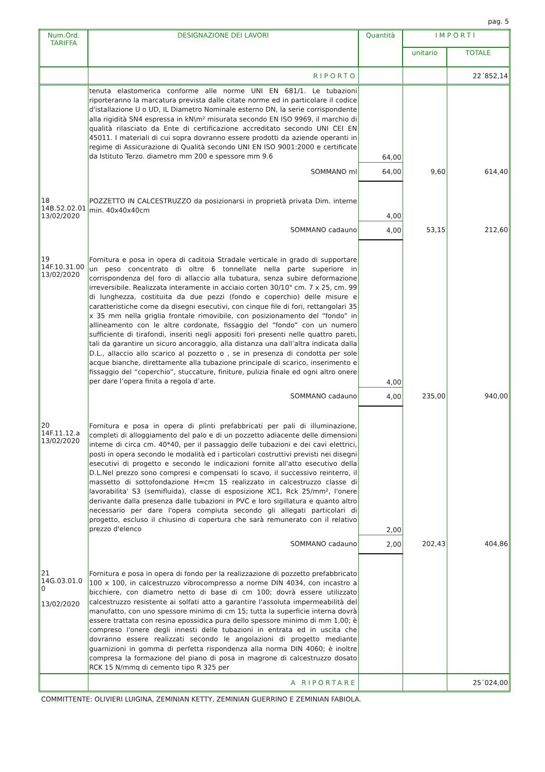pag. 5
| Num.Ord. TARIFFA | DESIGNAZIONE DEI LAVORI | Quantità | IMPORTI | |
| --- | --- | --- | --- | --- |
| | | | unitario | TOTALE |
| | RIPORTO | | | 22´852,14 |
| | tenuta elastomerica conforme alle norme UNI EN 681/1. Le tubazioni riporteranno la marcatura prevista dalle citate norme ed in particolare il codice d'istallazione U o UD, IL Diametro Nominale esterno DN, la serie corrispondente alla rigidità SN4 espressa in kN\m² misurata secondo EN ISO 9969, il marchio di qualità rilasciato da Ente di certificazione accreditato secondo UNI CEI EN 45011. I materiali di cui sopra dovranno essere prodotti da aziende operanti in regime di Assicurazione di Qualità secondo UNI EN ISO 9001:2000 e certificate da Istituto Terzo. diametro mm 200 e spessore mm 9.6 | 64,00 | | |
| | SOMMANO ml | 64,00 | 9,60 | 614,40 |
| 18 14B.52.02.01 13/02/2020 | POZZETTO IN CALCESTRUZZO da posizionarsi in proprietà privata Dim. interne min. 40x40x40cm | 4,00 | | |
| | SOMMANO cadauno | 4,00 | 53,15 | 212,60 |
| 19 14F.10.31.00 13/02/2020 | Fornitura e posa in opera di caditoia Stradale verticale in grado di supportare un peso concentrato di oltre 6 tonnellate nella parte superiore in corrispondenza del foro di allaccio alla tubatura, senza subire deformazione irreversibile. Realizzata interamente in acciaio corten 30/10" cm. 7 x 25, cm. 99 di lunghezza, costituita da due pezzi (fondo e coperchio) delle misure e caratteristiche come da disegni esecutivi, con cinque file di fori, rettangolari 35 x 35 mm nella griglia frontale rimovibile, con posizionamento del “fondo” in allineamento con le altre cordonate, fissaggio del “fondo” con un numero sufficiente di tirafondi, inseriti negli appositi fori presenti nelle quattro pareti, tali da garantire un sicuro ancoraggio, alla distanza una dall’altra indicata dalla D.L., allaccio allo scarico al pozzetto o , se in presenza di condotta per sole acque bianche, direttamente alla tubazione principale di scarico, inserimento e fissaggio del “coperchio”, stuccature, finiture, pulizia finale ed ogni altro onere per dare l’opera finita a regola d’arte. | 4,00 | | |
| | SOMMANO cadauno | 4,00 | 235,00 | 940,00 |
| 20 14F.11.12.a 13/02/2020 | Fornitura e posa in opera di plinti prefabbricati per pali di illuminazione, completi di alloggiamento del palo e di un pozzetto adiacente delle dimensioni interne di circa cm. 40*40, per il passaggio delle tubazioni e dei cavi elettrici, posti in opera secondo le modalità ed i particolari costruttivi previsti nei disegni esecutivi di progetto e secondo le indicazioni fornite all'atto esecutivo della D.L.Nel prezzo sono compresi e compensati lo scavo, il successivo reinterro, il massetto di sottofondazione H=cm 15 realizzato in calcestruzzo classe di lavorabilita' S3 (semifluida), classe di esposizione XC1, Rck 25/mm², l'onere derivante dalla presenza dalle tubazioni in PVC e loro sigillatura e quanto altro necessario per dare l'opera compiuta secondo gli allegati particolari di progetto, escluso il chiusino di copertura che sarà remunerato con il relativo prezzo d'elenco | 2,00 | | |
| | SOMMANO cadauno | 2,00 | 202,43 | 404,86 |
| 21 14G.03.01.0 0 13/02/2020 | Fornitura e posa in opera di fondo per la realizzazione di pozzetto prefabbricato 100 x 100, in calcestruzzo vibrocompresso a norme DIN 4034, con incastro a bicchiere, con diametro netto di base di cm 100; dovrà essere utilizzato calcestruzzo resistente ai solfati atto a garantire l'assoluta impermeabilità del manufatto, con uno spessore minimo di cm 15; tutta la superficie interna dovrà essere trattata con resina epossidica pura dello spessore minimo di mm 1,00; è compreso l'onere degli innesti delle tubazioni in entrata ed in uscita che dovranno essere realizzati secondo le angolazioni di progetto mediante guarnizioni in gomma di perfetta rispondenza alla norma DIN 4060; è inoltre compresa la formazione del piano di posa in magrone di calcestruzzo dosato RCK 15 N/mmq di cemento tipo R 325 per | | | |
| | A RIPORTARE | | | 25´024,00 |
COMMITTENTE: OLIVIERI LUIGINA, ZEMINIAN KETTY, ZEMINIAN GUERRINO E ZEMINIAN FABIOLA.